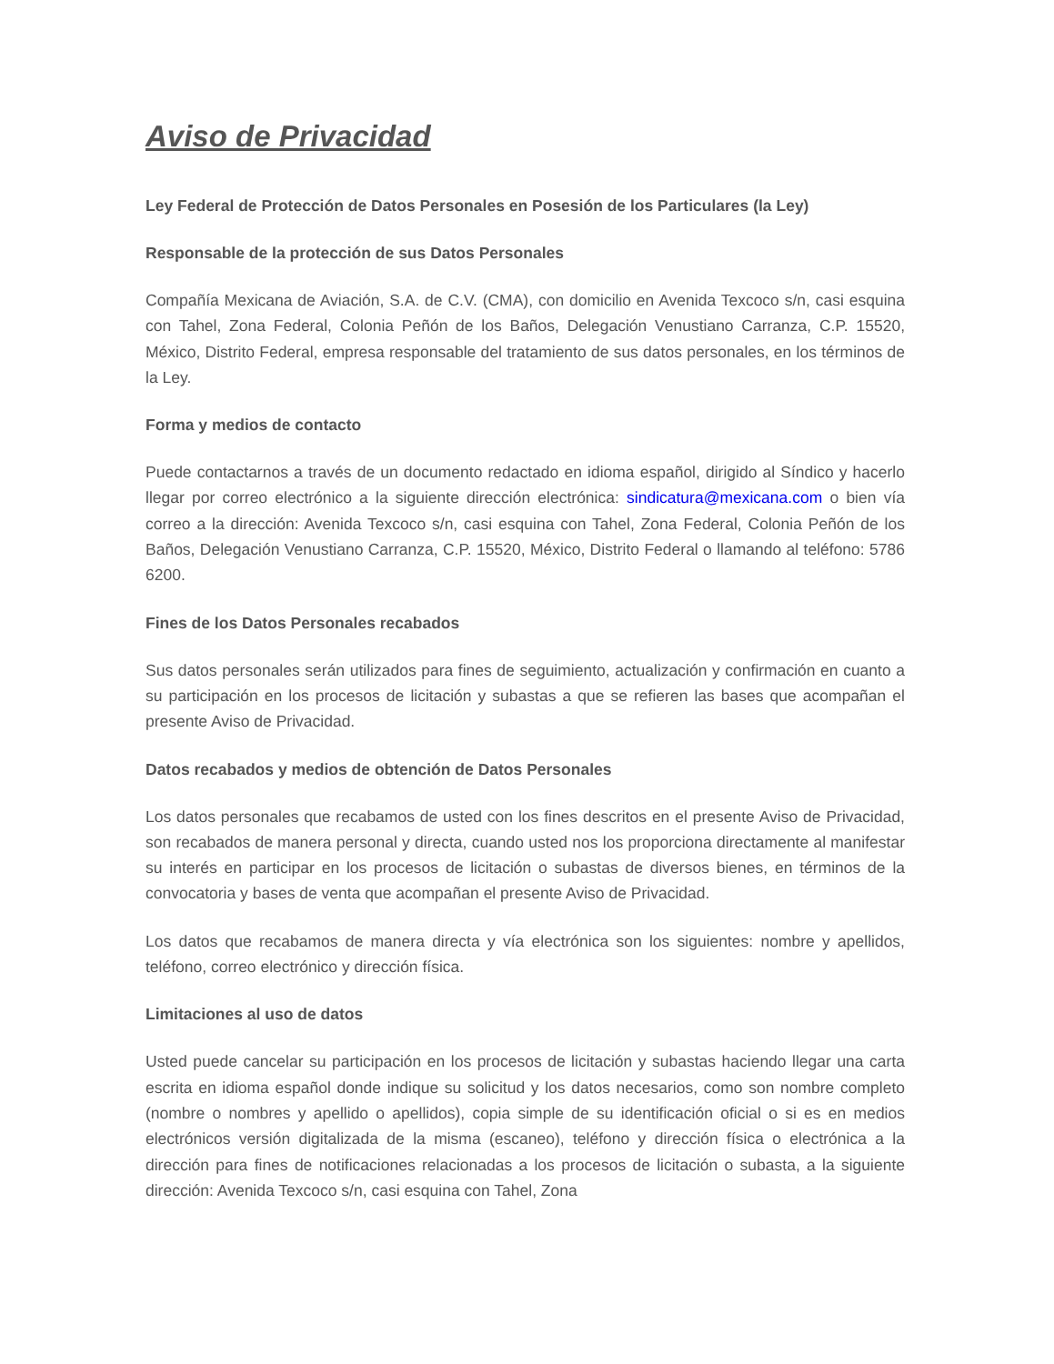Aviso de Privacidad
Ley Federal de Protección de Datos Personales en Posesión de los Particulares (la Ley)
Responsable de la protección de sus Datos Personales
Compañía Mexicana de Aviación, S.A. de C.V. (CMA), con domicilio en Avenida Texcoco s/n, casi esquina con Tahel, Zona Federal, Colonia Peñón de los Baños, Delegación Venustiano Carranza, C.P. 15520, México, Distrito Federal, empresa responsable del tratamiento de sus datos personales, en los términos de la Ley.
Forma y medios de contacto
Puede contactarnos a través de un documento redactado en idioma español, dirigido al Síndico y hacerlo llegar por correo electrónico a la siguiente dirección electrónica: sindicatura@mexicana.com o bien vía correo a la dirección: Avenida Texcoco s/n, casi esquina con Tahel, Zona Federal, Colonia Peñón de los Baños, Delegación Venustiano Carranza, C.P. 15520, México, Distrito Federal o llamando al teléfono: 5786 6200.
Fines de los Datos Personales recabados
Sus datos personales serán utilizados para fines de seguimiento, actualización y confirmación en cuanto a su participación en los procesos de licitación y subastas a que se refieren las bases que acompañan el presente Aviso de Privacidad.
Datos recabados y medios de obtención de Datos Personales
Los datos personales que recabamos de usted con los fines descritos en el presente Aviso de Privacidad, son recabados de manera personal y directa, cuando usted nos los proporciona directamente al manifestar su interés en participar en los procesos de licitación o subastas de diversos bienes, en términos de la convocatoria y bases de venta que acompañan el presente Aviso de Privacidad.
Los datos que recabamos de manera directa y vía electrónica son los siguientes: nombre y apellidos, teléfono, correo electrónico y dirección física.
Limitaciones al uso de datos
Usted puede cancelar su participación en los procesos de licitación y subastas haciendo llegar una carta escrita en idioma español donde indique su solicitud y los datos necesarios, como son nombre completo (nombre o nombres y apellido o apellidos), copia simple de su identificación oficial o si es en medios electrónicos versión digitalizada de la misma (escaneo), teléfono y dirección física o electrónica a la dirección para fines de notificaciones relacionadas a los procesos de licitación o subasta, a la siguiente dirección: Avenida Texcoco s/n, casi esquina con Tahel, Zona